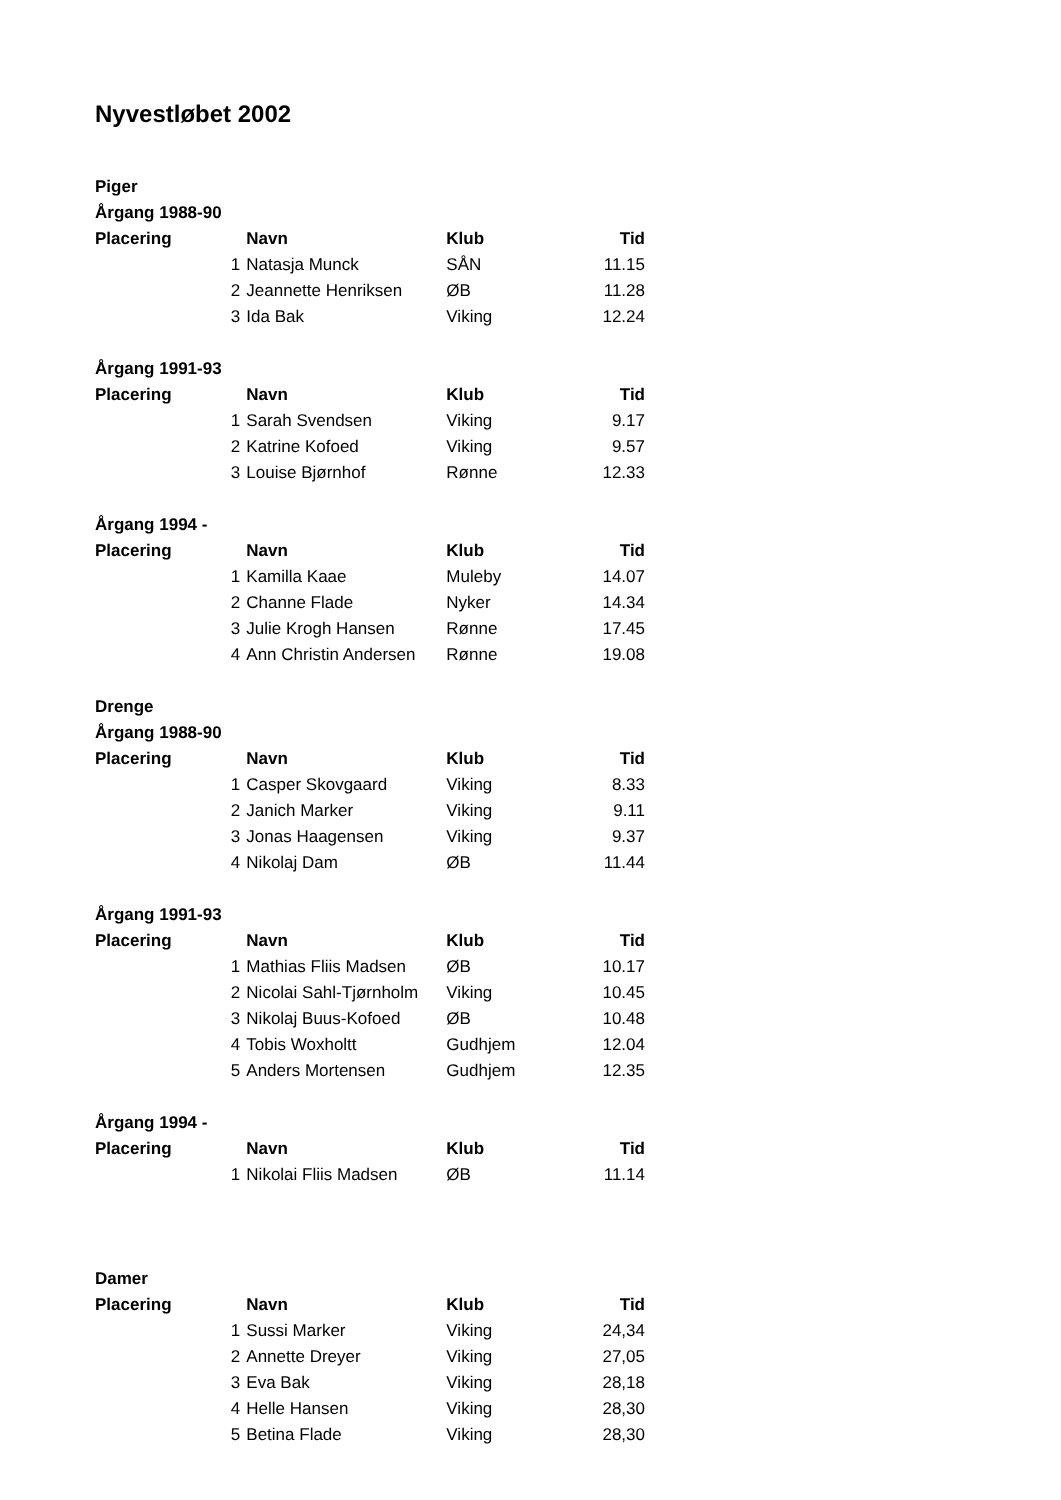Nyvestløbet 2002
| Piger | | | | |
| Årgang 1988-90 | | | | |
| Placering | | Navn | Klub | Tid |
| | 1 | Natasja Munck | SÅN | 11.15 |
| | 2 | Jeannette Henriksen | ØB | 11.28 |
| | 3 | Ida Bak | Viking | 12.24 |
| Årgang 1991-93 | | | | |
| Placering | | Navn | Klub | Tid |
| | 1 | Sarah Svendsen | Viking | 9.17 |
| | 2 | Katrine Kofoed | Viking | 9.57 |
| | 3 | Louise Bjørnhof | Rønne | 12.33 |
| Årgang 1994 - | | | | |
| Placering | | Navn | Klub | Tid |
| | 1 | Kamilla Kaae | Muleby | 14.07 |
| | 2 | Channe Flade | Nyker | 14.34 |
| | 3 | Julie Krogh Hansen | Rønne | 17.45 |
| | 4 | Ann Christin Andersen | Rønne | 19.08 |
| Drenge | | | | |
| Årgang 1988-90 | | | | |
| Placering | | Navn | Klub | Tid |
| | 1 | Casper Skovgaard | Viking | 8.33 |
| | 2 | Janich Marker | Viking | 9.11 |
| | 3 | Jonas Haagensen | Viking | 9.37 |
| | 4 | Nikolaj Dam | ØB | 11.44 |
| Årgang 1991-93 | | | | |
| Placering | | Navn | Klub | Tid |
| | 1 | Mathias Fliis Madsen | ØB | 10.17 |
| | 2 | Nicolai Sahl-Tjørnholm | Viking | 10.45 |
| | 3 | Nikolaj Buus-Kofoed | ØB | 10.48 |
| | 4 | Tobis Woxholtt | Gudhjem | 12.04 |
| | 5 | Anders Mortensen | Gudhjem | 12.35 |
| Årgang 1994 - | | | | |
| Placering | | Navn | Klub | Tid |
| | 1 | Nikolai Fliis Madsen | ØB | 11.14 |
| Damer | | | | |
| Placering | | Navn | Klub | Tid |
| | 1 | Sussi Marker | Viking | 24,34 |
| | 2 | Annette Dreyer | Viking | 27,05 |
| | 3 | Eva Bak | Viking | 28,18 |
| | 4 | Helle Hansen | Viking | 28,30 |
| | 5 | Betina Flade | Viking | 28,30 |